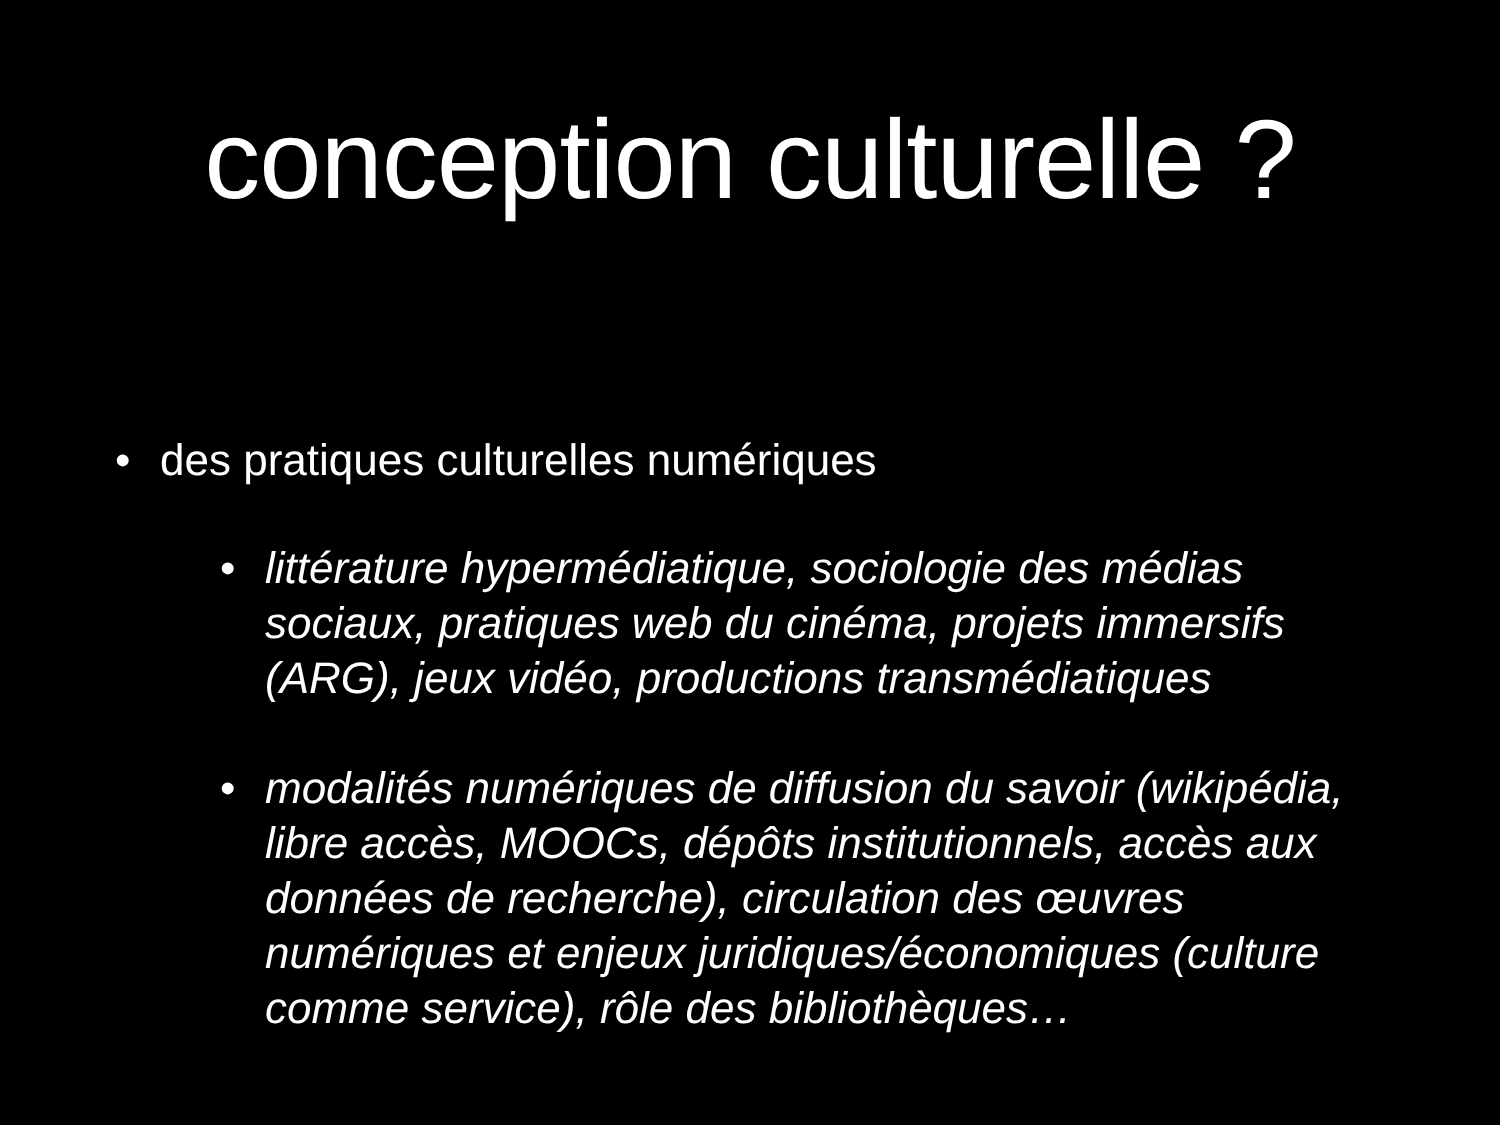conception culturelle ?
• des pratiques culturelles numériques
• littérature hypermédiatique, sociologie des médias sociaux, pratiques web du cinéma, projets immersifs (ARG), jeux vidéo, productions transmédiatiques
• modalités numériques de diffusion du savoir (wikipédia, libre accès, MOOCs, dépôts institutionnels, accès aux données de recherche), circulation des œuvres numériques et enjeux juridiques/économiques (culture comme service), rôle des bibliothèques…